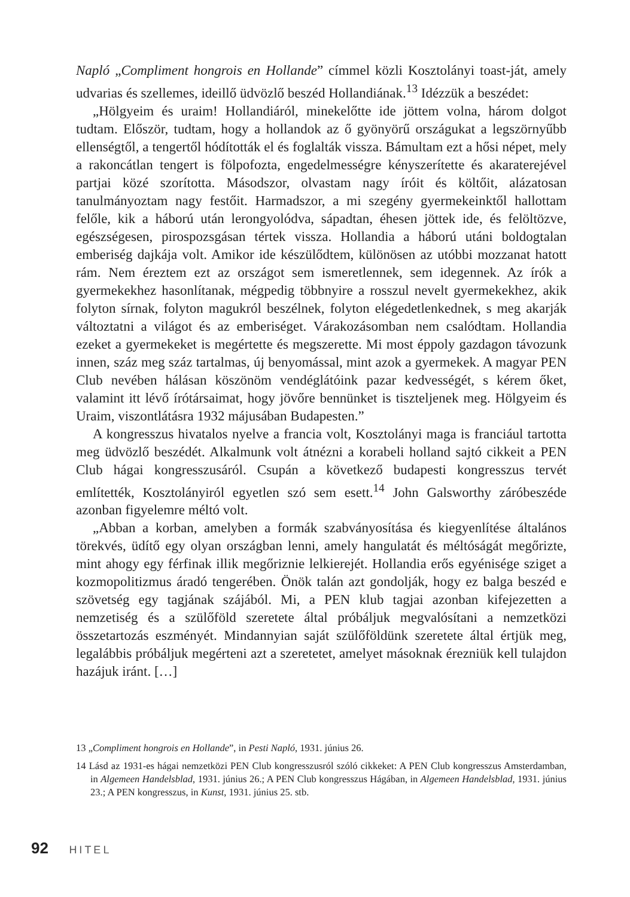Napló „Compliment hongrois en Hollande” címmel közli Kosztolányi toast-ját, amely udvarias és szellemes, ideillő üdvözlő beszéd Hollandiának.<sup>13</sup> Idézzük a beszédet:
„Hölgyeim és uraim! Hollandiáról, minekelőtte ide jöttem volna, három dolgot tudtam. Először, tudtam, hogy a hollandok az ő gyönyörű országukat a legszörnyűbb ellenségtől, a tengertől hódították el és foglalták vissza. Bámultam ezt a hősi népet, mely a rakoncátlan tengert is fölpofozta, engedelmességre kényszerítette és akaraterejével partjai közé szorította. Másodszor, olvastam nagy íróit és költőit, alázatosan tanulmányoztam nagy festőit. Harmadszor, a mi szegény gyermekeinktől hallottam felőle, kik a háború után lerongyolódva, sápadtan, éhesen jöttek ide, és felöltözve, egészségesen, pirospozsgásan tértek vissza. Hollandia a háború utáni boldogtalan emberiség dajkája volt. Amikor ide készülődtem, különösen az utóbbi mozzanat hatott rám. Nem éreztem ezt az országot sem ismeretlennek, sem idegennek. Az írók a gyermekekhez hasonlítanak, mégpedig többnyire a rosszul nevelt gyermekekhez, akik folyton sírnak, folyton magukról beszélnek, folyton elégedetlenkednek, s meg akarják változtatni a világot és az emberiséget. Várakozásomban nem csalódtam. Hollandia ezeket a gyermekeket is megértette és megszerette. Mi most éppoly gazdagon távozunk innen, száz meg száz tartalmas, új benyomással, mint azok a gyermekek. A magyar PEN Club nevében hálásan köszönöm vendéglátóink pazar kedvességét, s kérem őket, valamint itt lévő írótársaimat, hogy jövőre bennünket is tiszteljenek meg. Hölgyeim és Uraim, viszontlátásra 1932 májusában Budapesten.”
A kongresszus hivatalos nyelve a francia volt, Kosztolányi maga is franciául tartotta meg üdvözlő beszédét. Alkalmunk volt átnézni a korabeli holland sajtó cikkeit a PEN Club hágai kongresszusáról. Csupán a következő budapesti kongresszus tervét említették, Kosztolányiról egyetlen szó sem esett.<sup>14</sup> John Galsworthy záróbeszéde azonban figyelemre méltó volt.
„Abban a korban, amelyben a formák szabványosítása és kiegyenlítése általános törekvés, üdítő egy olyan országban lenni, amely hangulatát és méltóságát megőrizte, mint ahogy egy férfinak illik megőriznie lelkierejét. Hollandia erős egyénisége sziget a kozmopolitizmus áradó tengerében. Önök talán azt gondolják, hogy ez balga beszéd e szövetség egy tagjának szájából. Mi, a PEN klub tagjai azonban kifejezetten a nemzetiség és a szülőföld szeretete által próbáljuk megvalósítani a nemzetközi összetartozás eszményét. Mindannyian saját szülőföldünk szeretete által értjük meg, legalábbis próbáljuk megérteni azt a szeretetet, amelyet másoknak érezniük kell tulajdon hazájuk iránt. […]
13 „Compliment hongrois en Hollande”, in Pesti Napló, 1931. június 26.
14 Lásd az 1931-es hágai nemzetközi PEN Club kongresszusról szóló cikkeket: A PEN Club kongresszus Amsterdamban, in Algemeen Handelsblad, 1931. június 26.; A PEN Club kongresszus Hágában, in Algemeen Handelsblad, 1931. június 23.; A PEN kongresszus, in Kunst, 1931. június 25. stb.
92 HITEL